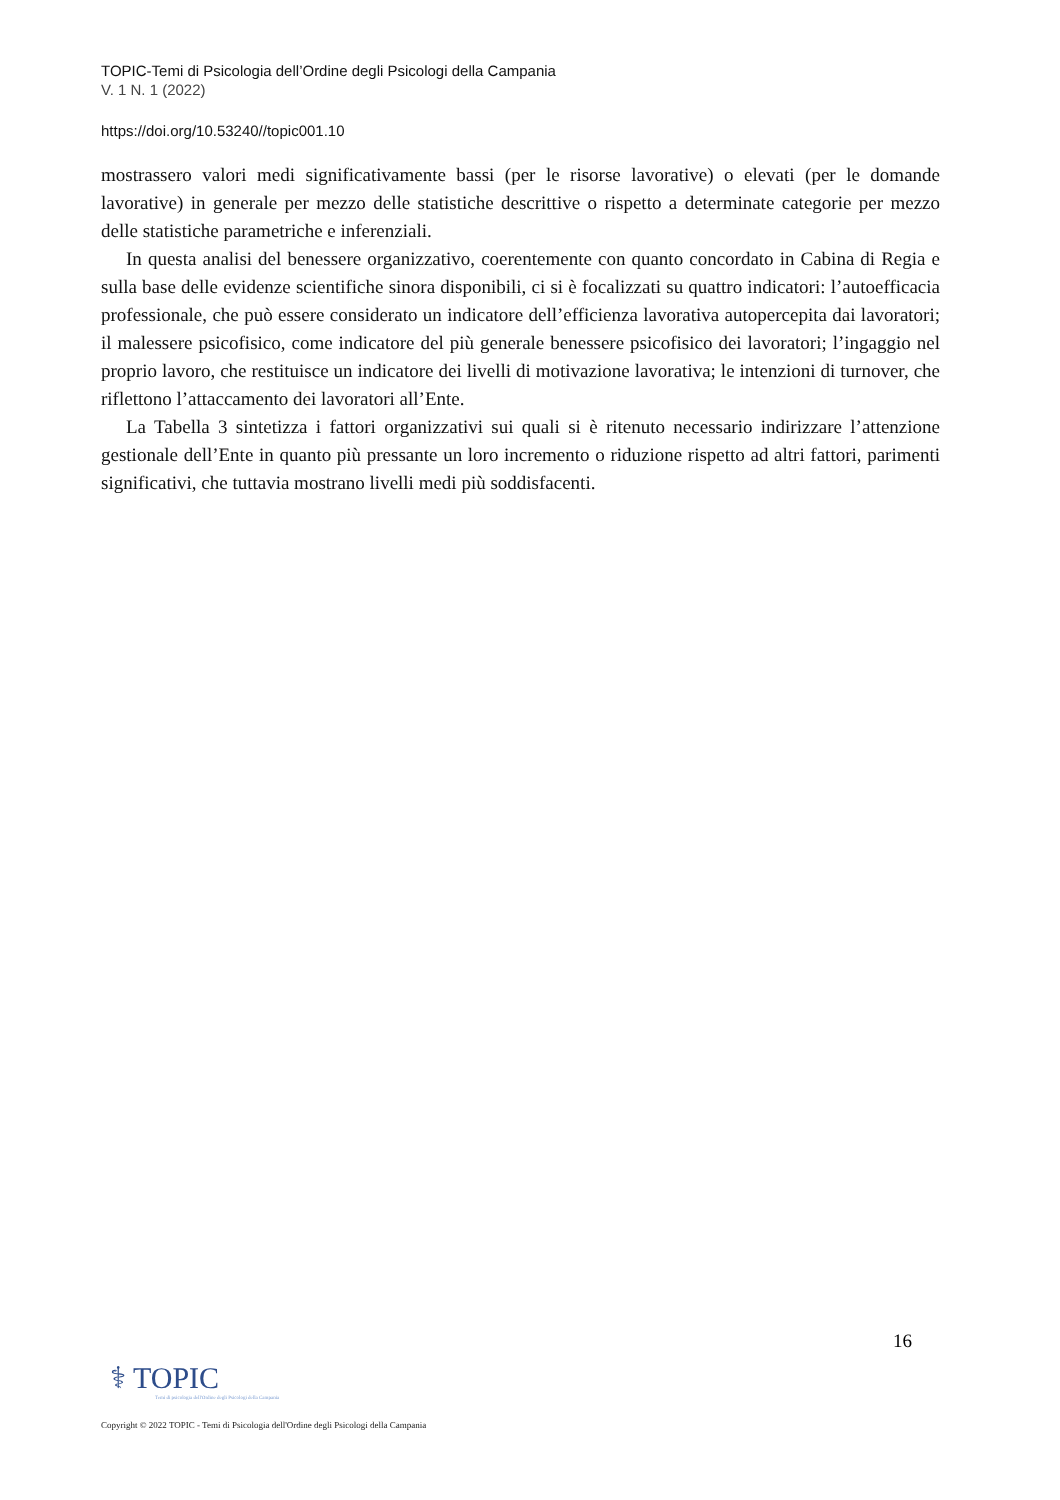TOPIC-Temi di Psicologia dell’Ordine degli Psicologi della Campania
V. 1 N. 1 (2022)
https://doi.org/10.53240//topic001.10
mostrassero valori medi significativamente bassi (per le risorse lavorative) o elevati (per le domande lavorative) in generale per mezzo delle statistiche descrittive o rispetto a determinate categorie per mezzo delle statistiche parametriche e inferenziali.
In questa analisi del benessere organizzativo, coerentemente con quanto concordato in Cabina di Regia e sulla base delle evidenze scientifiche sinora disponibili, ci si è focalizzati su quattro indicatori: l’autoefficacia professionale, che può essere considerato un indicatore dell’efficienza lavorativa autopercepita dai lavoratori; il malessere psicofisico, come indicatore del più generale benessere psicofisico dei lavoratori; l’ingaggio nel proprio lavoro, che restituisce un indicatore dei livelli di motivazione lavorativa; le intenzioni di turnover, che riflettono l’attaccamento dei lavoratori all’Ente.
La Tabella 3 sintetizza i fattori organizzativi sui quali si è ritenuto necessario indirizzare l’attenzione gestionale dell’Ente in quanto più pressante un loro incremento o riduzione rispetto ad altri fattori, parimenti significativi, che tuttavia mostrano livelli medi più soddisfacenti.
16
⚕ TOPIC
Temi di psicologia dell'Ordine degli Psicologi della Campania
Copyright © 2022 TOPIC - Temi di Psicologia dell'Ordine degli Psicologi della Campania